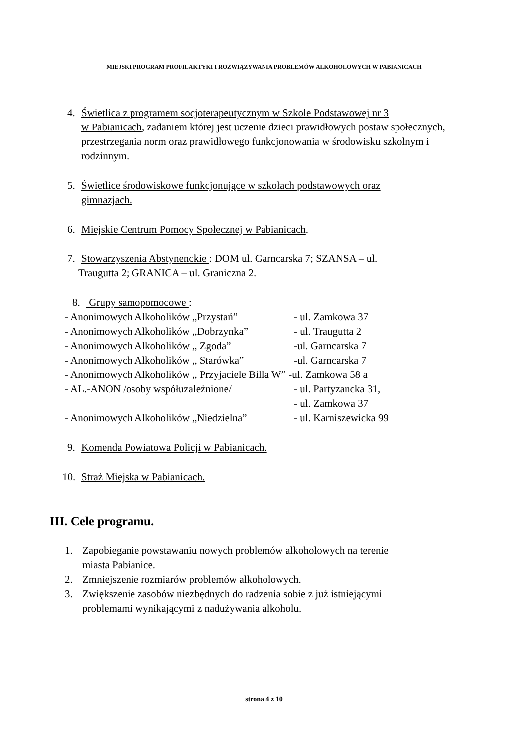MIEJSKI PROGRAM PROFILAKTYKI I ROZWIĄZYWANIA PROBLEMÓW ALKOHOLOWYCH W PABIANICACH
4. Świetlica z programem socjoterapeutycznym w Szkole Podstawowej nr 3
w Pabianicach, zadaniem której jest uczenie dzieci prawidłowych postaw społecznych, przestrzegania norm oraz prawidłowego funkcjonowania w środowisku szkolnym i rodzinnym.
5. Świetlice środowiskowe funkcjonujące w szkołach podstawowych oraz
gimnazjach.
6. Miejskie Centrum Pomocy Społecznej w Pabianicach.
7. Stowarzyszenia Abstynenckie : DOM ul. Garncarska 7; SZANSA – ul.
Traugutta 2; GRANICA – ul. Graniczna 2.
8. Grupy samopomocowe :
- Anonimowych Alkoholików „Przystań” - ul. Zamkowa 37
- Anonimowych Alkoholików „Dobrzynka” - ul. Traugutta 2
- Anonimowych Alkoholików „ Zgoda” -ul. Garncarska 7
- Anonimowych Alkoholików „ Starówka” -ul. Garncarska 7
- Anonimowych Alkoholików „ Przyjaciele Billa W” -ul. Zamkowa 58 a
- AL.-ANON /osoby współuzależnione/ - ul. Partyzancka 31,
- ul. Zamkowa 37
- Anonimowych Alkoholików „Niedzielna” - ul. Karniszewicka 99
9. Komenda Powiatowa Policji w Pabianicach.
10. Straż Miejska w Pabianicach.
III. Cele programu.
1. Zapobieganie powstawaniu nowych problemów alkoholowych na terenie
miasta Pabianice.
2. Zmniejszenie rozmiarów problemów alkoholowych.
3. Zwiększenie zasobów niezbędnych do radzenia sobie z już istniejącymi
problemami wynikającymi z nadużywania alkoholu.
strona 4 z 10